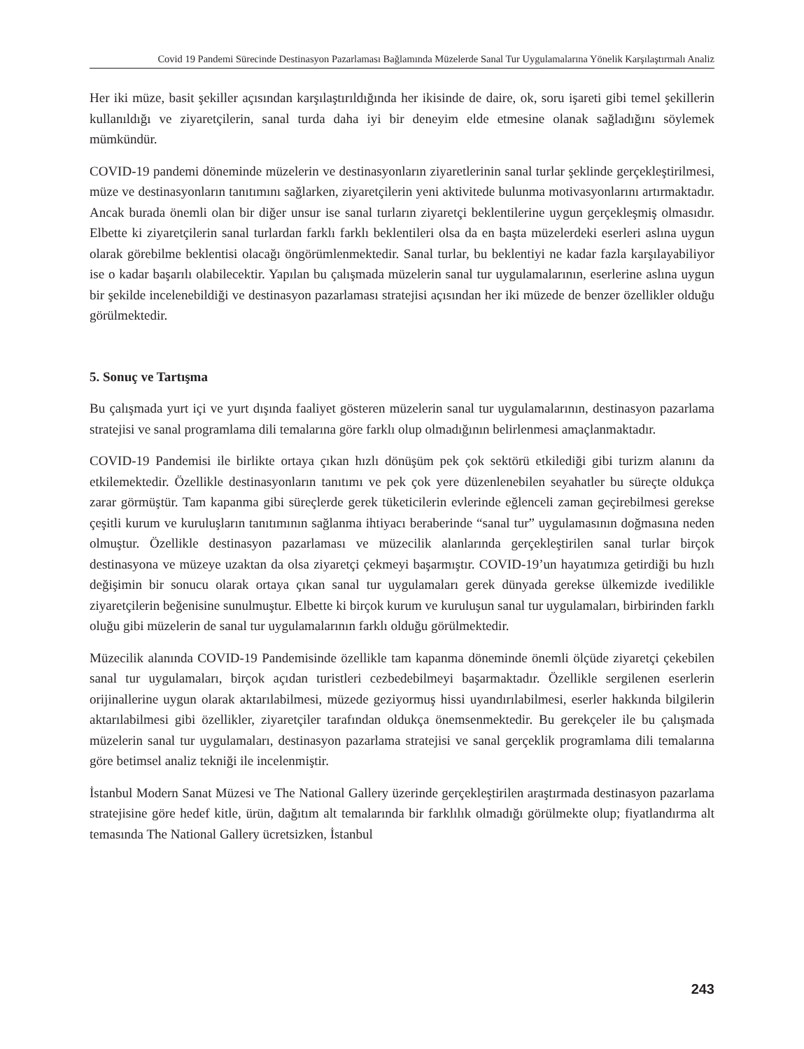Covid 19 Pandemi Sürecinde Destinasyon Pazarlaması Bağlamında Müzelerde Sanal Tur Uygulamalarına Yönelik Karşılaştırmalı Analiz
Her iki müze, basit şekiller açısından karşılaştırıldığında her ikisinde de daire, ok, soru işareti gibi temel şekillerin kullanıldığı ve ziyaretçilerin, sanal turda daha iyi bir deneyim elde etmesine olanak sağladığını söylemek mümkündür.
COVID-19 pandemi döneminde müzelerin ve destinasyonların ziyaretlerinin sanal turlar şeklinde gerçekleştirilmesi, müze ve destinasyonların tanıtımını sağlarken, ziyaretçilerin yeni aktivitede bulunma motivasyonlarını artırmaktadır. Ancak burada önemli olan bir diğer unsur ise sanal turların ziyaretçi beklentilerine uygun gerçekleşmiş olmasıdır. Elbette ki ziyaretçilerin sanal turlardan farklı farklı beklentileri olsa da en başta müzelerdeki eserleri aslına uygun olarak görebilme beklentisi olacağı öngörümlenmektedir. Sanal turlar, bu beklentiyi ne kadar fazla karşılayabiliyor ise o kadar başarılı olabilecektir. Yapılan bu çalışmada müzelerin sanal tur uygulamalarının, eserlerine aslına uygun bir şekilde incelenebildiği ve destinasyon pazarlaması stratejisi açısından her iki müzede de benzer özellikler olduğu görülmektedir.
5. Sonuç ve Tartışma
Bu çalışmada yurt içi ve yurt dışında faaliyet gösteren müzelerin sanal tur uygulamalarının, destinasyon pazarlama stratejisi ve sanal programlama dili temalarına göre farklı olup olmadığının belirlenmesi amaçlanmaktadır.
COVID-19 Pandemisi ile birlikte ortaya çıkan hızlı dönüşüm pek çok sektörü etkilediği gibi turizm alanını da etkilemektedir. Özellikle destinasyonların tanıtımı ve pek çok yere düzenlenebilen seyahatler bu süreçte oldukça zarar görmüştür. Tam kapanma gibi süreçlerde gerek tüketicilerin evlerinde eğlenceli zaman geçirebilmesi gerekse çeşitli kurum ve kuruluşların tanıtımının sağlanma ihtiyacı beraberinde “sanal tur” uygulamasının doğmasına neden olmuştur. Özellikle destinasyon pazarlaması ve müzecilik alanlarında gerçekleştirilen sanal turlar birçok destinasyona ve müzeye uzaktan da olsa ziyaretçi çekmeyi başarmıştır. COVID-19’un hayatımıza getirdiği bu hızlı değişimin bir sonucu olarak ortaya çıkan sanal tur uygulamaları gerek dünyada gerekse ülkemizde ivedilikle ziyaretçilerin beğenisine sunulmuştur. Elbette ki birçok kurum ve kuruluşun sanal tur uygulamaları, birbirinden farklı oluğu gibi müzelerin de sanal tur uygulamalarının farklı olduğu görülmektedir.
Müzecilik alanında COVID-19 Pandemisinde özellikle tam kapanma döneminde önemli ölçüde ziyaretçi çekebilen sanal tur uygulamaları, birçok açıdan turistleri cezbedebilmeyi başarmaktadır. Özellikle sergilenen eserlerin orijinallerine uygun olarak aktarılabilmesi, müzede geziyormuş hissi uyandırılabilmesi, eserler hakkında bilgilerin aktarılabilmesi gibi özellikler, ziyaretçiler tarafından oldukça önemsenmektedir. Bu gerekçeler ile bu çalışmada müzelerin sanal tur uygulamaları, destinasyon pazarlama stratejisi ve sanal gerçeklik programlama dili temalarına göre betimsel analiz tekniği ile incelenmiştir.
İstanbul Modern Sanat Müzesi ve The National Gallery üzerinde gerçekleştirilen araştırmada destinasyon pazarlama stratejisine göre hedef kitle, ürün, dağıtım alt temalarında bir farklılık olmadığı görülmekte olup; fiyatlandırma alt temasında The National Gallery ücretsizken, İstanbul
243